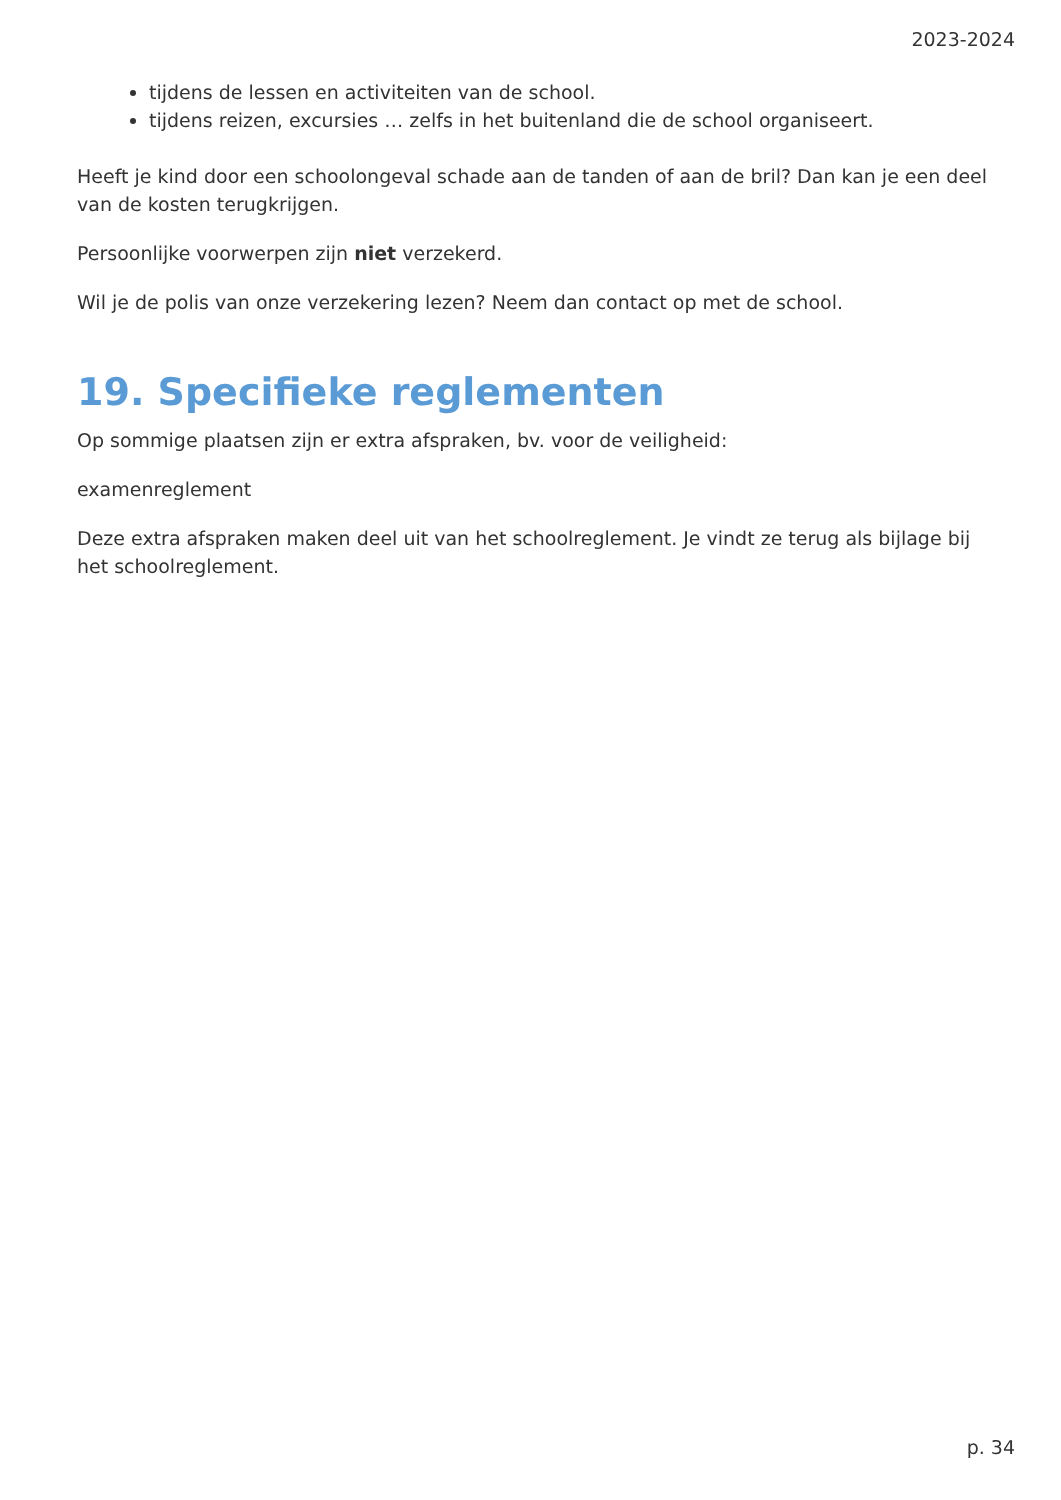2023-2024
tijdens de lessen en activiteiten van de school.
tijdens reizen, excursies … zelfs in het buitenland die de school organiseert.
Heeft je kind door een schoolongeval schade aan de tanden of aan de bril? Dan kan je een deel van de kosten terugkrijgen.
Persoonlijke voorwerpen zijn niet verzekerd.
Wil je de polis van onze verzekering lezen? Neem dan contact op met de school.
19. Specifieke reglementen
Op sommige plaatsen zijn er extra afspraken, bv. voor de veiligheid:
examenreglement
Deze extra afspraken maken deel uit van het schoolreglement. Je vindt ze terug als bijlage bij het schoolreglement.
p. 34